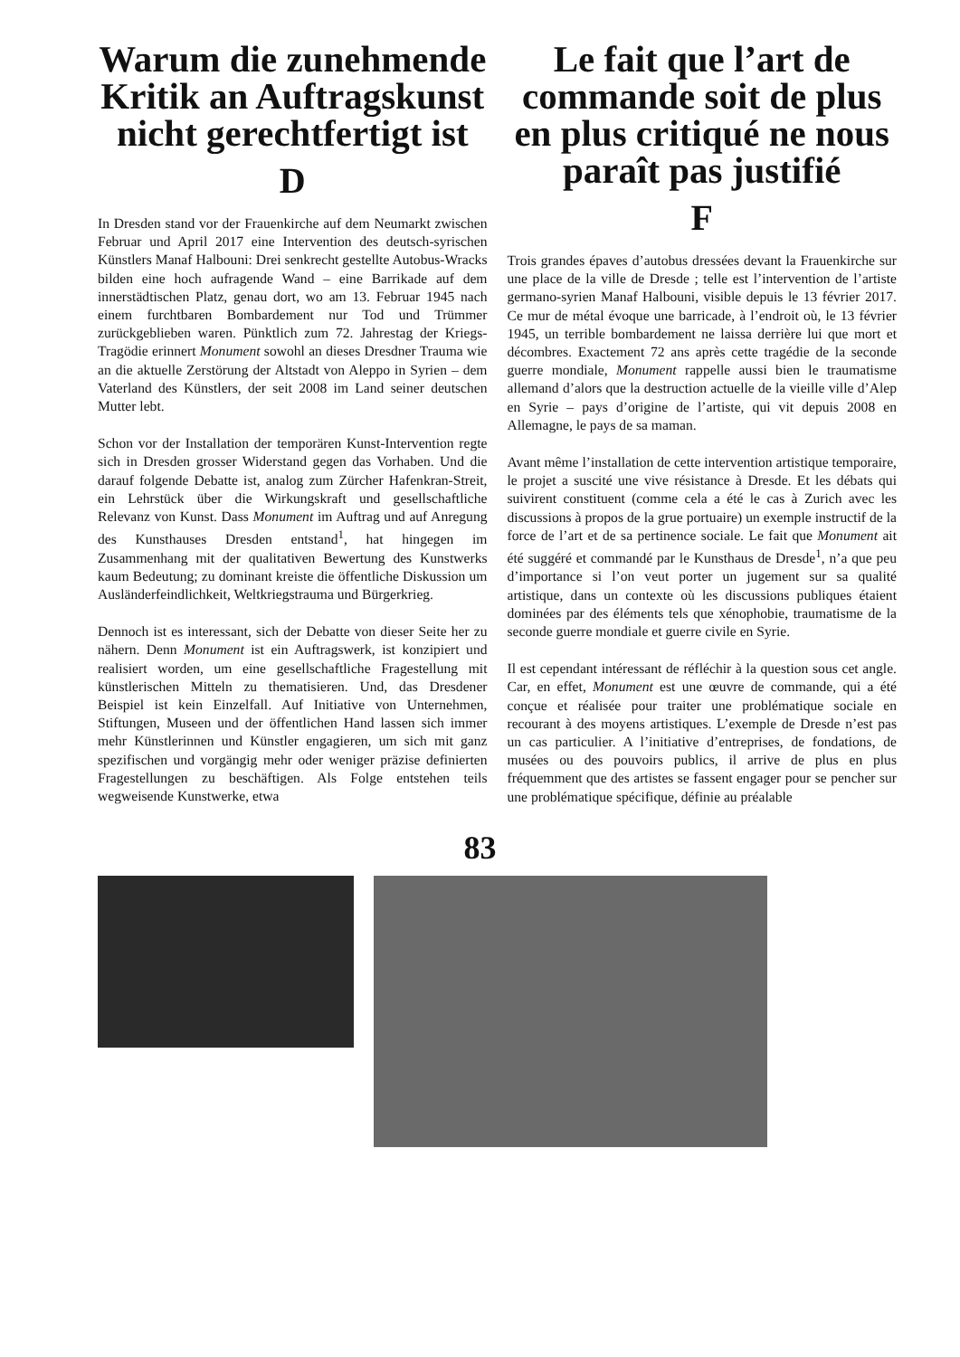Warum die zunehmende Kritik an Auftragskunst nicht gerechtfertigt ist
D
In Dresden stand vor der Frauenkirche auf dem Neumarkt zwischen Februar und April 2017 eine Intervention des deutsch-syrischen Künstlers Manaf Halbouni: Drei senkrecht gestellte Autobus-Wracks bilden eine hoch aufragende Wand – eine Barrikade auf dem innerstädtischen Platz, genau dort, wo am 13. Februar 1945 nach einem furchtbaren Bombardement nur Tod und Trümmer zurückgeblieben waren. Pünktlich zum 72. Jahrestag der Kriegs-Tragödie erinnert Monument sowohl an dieses Dresdner Trauma wie an die aktuelle Zerstörung der Altstadt von Aleppo in Syrien – dem Vaterland des Künstlers, der seit 2008 im Land seiner deutschen Mutter lebt.
Schon vor der Installation der temporären Kunst-Intervention regte sich in Dresden grosser Widerstand gegen das Vorhaben. Und die darauf folgende Debatte ist, analog zum Zürcher Hafenkran-Streit, ein Lehrstück über die Wirkungskraft und gesellschaftliche Relevanz von Kunst. Dass Monument im Auftrag und auf Anregung des Kunsthauses Dresden entstand<sup>1</sup>, hat hingegen im Zusammenhang mit der qualitativen Bewertung des Kunstwerks kaum Bedeutung; zu dominant kreiste die öffentliche Diskussion um Ausländerfeindlichkeit, Weltkriegstrauma und Bürgerkrieg.
Dennoch ist es interessant, sich der Debatte von dieser Seite her zu nähern. Denn Monument ist ein Auftragswerk, ist konzipiert und realisiert worden, um eine gesellschaftliche Fragestellung mit künstlerischen Mitteln zu thematisieren. Und, das Dresdener Beispiel ist kein Einzelfall. Auf Initiative von Unternehmen, Stiftungen, Museen und der öffentlichen Hand lassen sich immer mehr Künstlerinnen und Künstler engagieren, um sich mit ganz spezifischen und vorgängig mehr oder weniger präzise definierten Fragestellungen zu beschäftigen. Als Folge entstehen teils wegweisende Kunstwerke, etwa
Le fait que l’art de commande soit de plus en plus critiqué ne nous paraît pas justifié
F
Trois grandes épaves d’autobus dressées devant la Frauenkirche sur une place de la ville de Dresde ; telle est l’intervention de l’artiste germano-syrien Manaf Halbouni, visible depuis le 13 février 2017. Ce mur de métal évoque une barricade, à l’endroit où, le 13 février 1945, un terrible bombardement ne laissa derrière lui que mort et décombres. Exactement 72 ans après cette tragédie de la seconde guerre mondiale, Monument rappelle aussi bien le traumatisme allemand d’alors que la destruction actuelle de la vieille ville d’Alep en Syrie – pays d’origine de l’artiste, qui vit depuis 2008 en Allemagne, le pays de sa maman.
Avant même l’installation de cette intervention artistique temporaire, le projet a suscité une vive résistance à Dresde. Et les débats qui suivirent constituent (comme cela a été le cas à Zurich avec les discussions à propos de la grue portuaire) un exemple instructif de la force de l’art et de sa pertinence sociale. Le fait que Monument ait été suggéré et commandé par le Kunsthaus de Dresde<sup>1</sup>, n’a que peu d’importance si l’on veut porter un jugement sur sa qualité artistique, dans un contexte où les discussions publiques étaient dominées par des éléments tels que xénophobie, traumatisme de la seconde guerre mondiale et guerre civile en Syrie.
Il est cependant intéressant de réfléchir à la question sous cet angle. Car, en effet, Monument est une œuvre de commande, qui a été conçue et réalisée pour traiter une problématique sociale en recourant à des moyens artistiques. L’exemple de Dresde n’est pas un cas particulier. A l’initiative d’entreprises, de fondations, de musées ou des pouvoirs publics, il arrive de plus en plus fréquemment que des artistes se fassent engager pour se pencher sur une problématique spécifique, définie au préalable
83